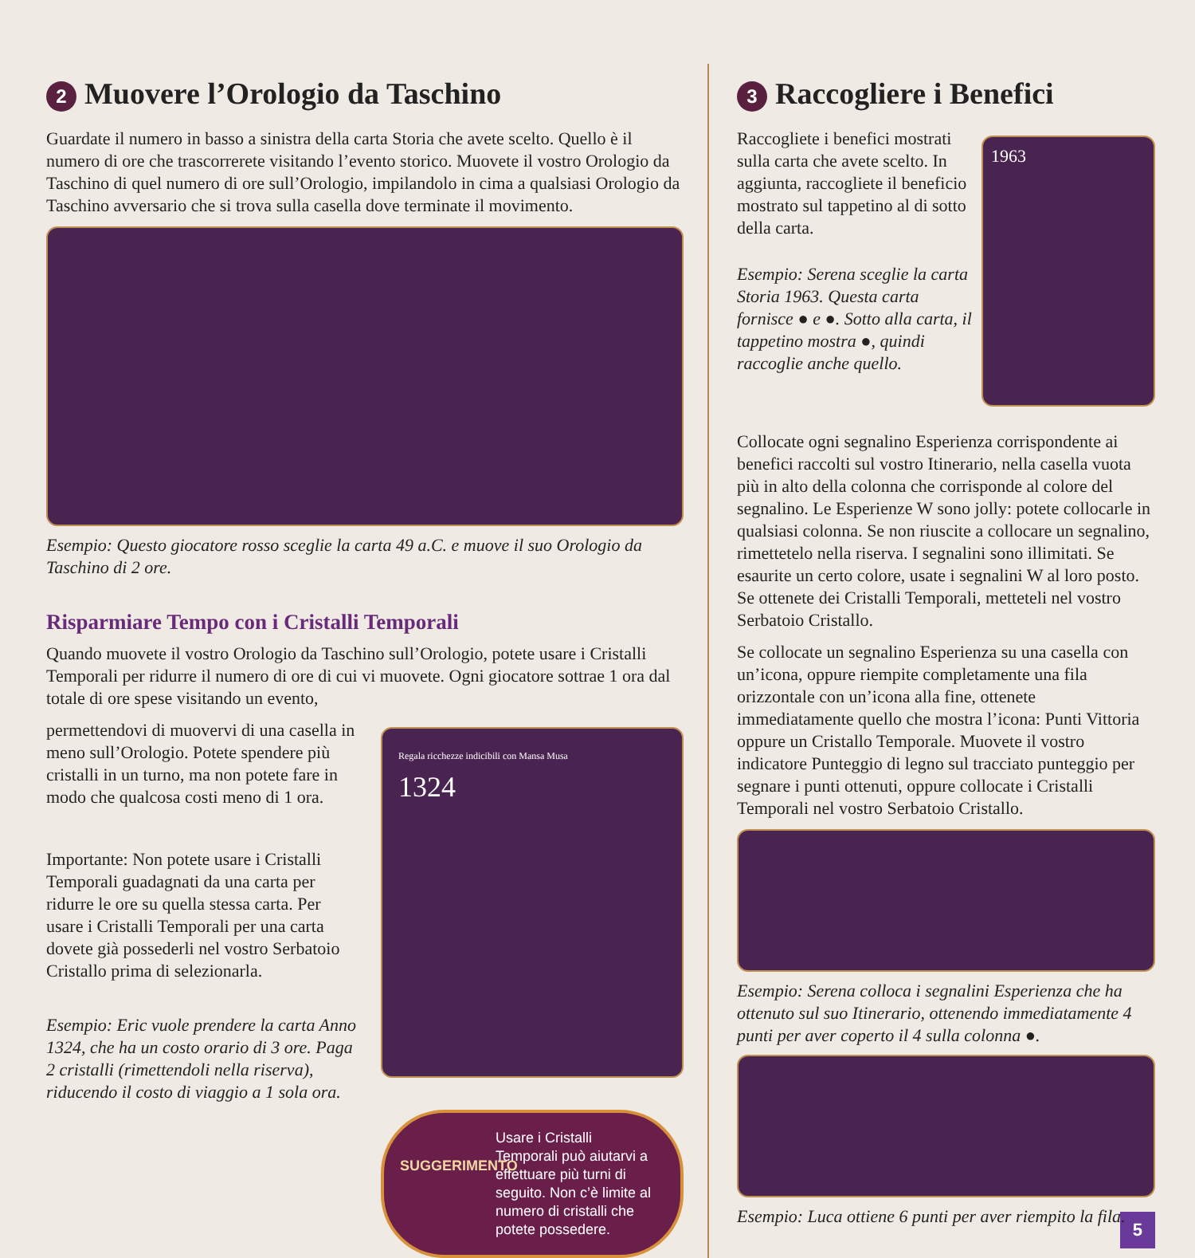2 Muovere l’Orologio da Taschino
Guardate il numero in basso a sinistra della carta Storia che avete scelto. Quello è il numero di ore che trascorrerete visitando l’evento storico. Muovete il vostro Orologio da Taschino di quel numero di ore sull’Orologio, impilandolo in cima a qualsiasi Orologio da Taschino avversario che si trova sulla casella dove terminate il movimento.
Esempio: Questo giocatore rosso sceglie la carta 49 a.C. e muove il suo Orologio da Taschino di 2 ore.
Risparmiare Tempo con i Cristalli Temporali
Quando muovete il vostro Orologio da Taschino sull’Orologio, potete usare i Cristalli Temporali per ridurre il numero di ore di cui vi muovete. Ogni giocatore sottrae 1 ora dal totale di ore spese visitando un evento,
permettendovi di muovervi di una casella in meno sull’Orologio. Potete spendere più cristalli in un turno, ma non potete fare in modo che qualcosa costi meno di 1 ora.
Importante: Non potete usare i Cristalli Temporali guadagnati da una carta per ridurre le ore su quella stessa carta. Per usare i Cristalli Temporali per una carta dovete già possederli nel vostro Serbatoio Cristallo prima di selezionarla.
Esempio: Eric vuole prendere la carta Anno 1324, che ha un costo orario di 3 ore. Paga 2 cristalli (rimettendoli nella riserva), riducendo il costo di viaggio a 1 sola ora.
Regala ricchezze indicibili con Mansa Musa
1324
SUGGERIMENTO
Usare i Cristalli Temporali può aiutarvi a effettuare più turni di seguito. Non c’è limite al numero di cristalli che potete possedere.
3 Raccogliere i Benefici
Raccogliete i benefici mostrati sulla carta che avete scelto. In aggiunta, raccogliete il beneficio mostrato sul tappetino al di sotto della carta.
Esempio: Serena sceglie la carta Storia 1963. Questa carta fornisce ● e ●. Sotto alla carta, il tappetino mostra ●, quindi raccoglie anche quello.
1963
Collocate ogni segnalino Esperienza corrispondente ai benefici raccolti sul vostro Itinerario, nella casella vuota più in alto della colonna che corrisponde al colore del segnalino. Le Esperienze W sono jolly: potete collocarle in qualsiasi colonna. Se non riuscite a collocare un segnalino, rimettetelo nella riserva. I segnalini sono illimitati. Se esaurite un certo colore, usate i segnalini W al loro posto. Se ottenete dei Cristalli Temporali, metteteli nel vostro Serbatoio Cristallo.
Se collocate un segnalino Esperienza su una casella con un’icona, oppure riempite completamente una fila orizzontale con un’icona alla fine, ottenete immediatamente quello che mostra l’icona: Punti Vittoria oppure un Cristallo Temporale. Muovete il vostro indicatore Punteggio di legno sul tracciato punteggio per segnare i punti ottenuti, oppure collocate i Cristalli Temporali nel vostro Serbatoio Cristallo.
Esempio: Serena colloca i segnalini Esperienza che ha ottenuto sul suo Itinerario, ottenendo immediatamente 4 punti per aver coperto il 4 sulla colonna ●.
Esempio: Luca ottiene 6 punti per aver riempito la fila.
5